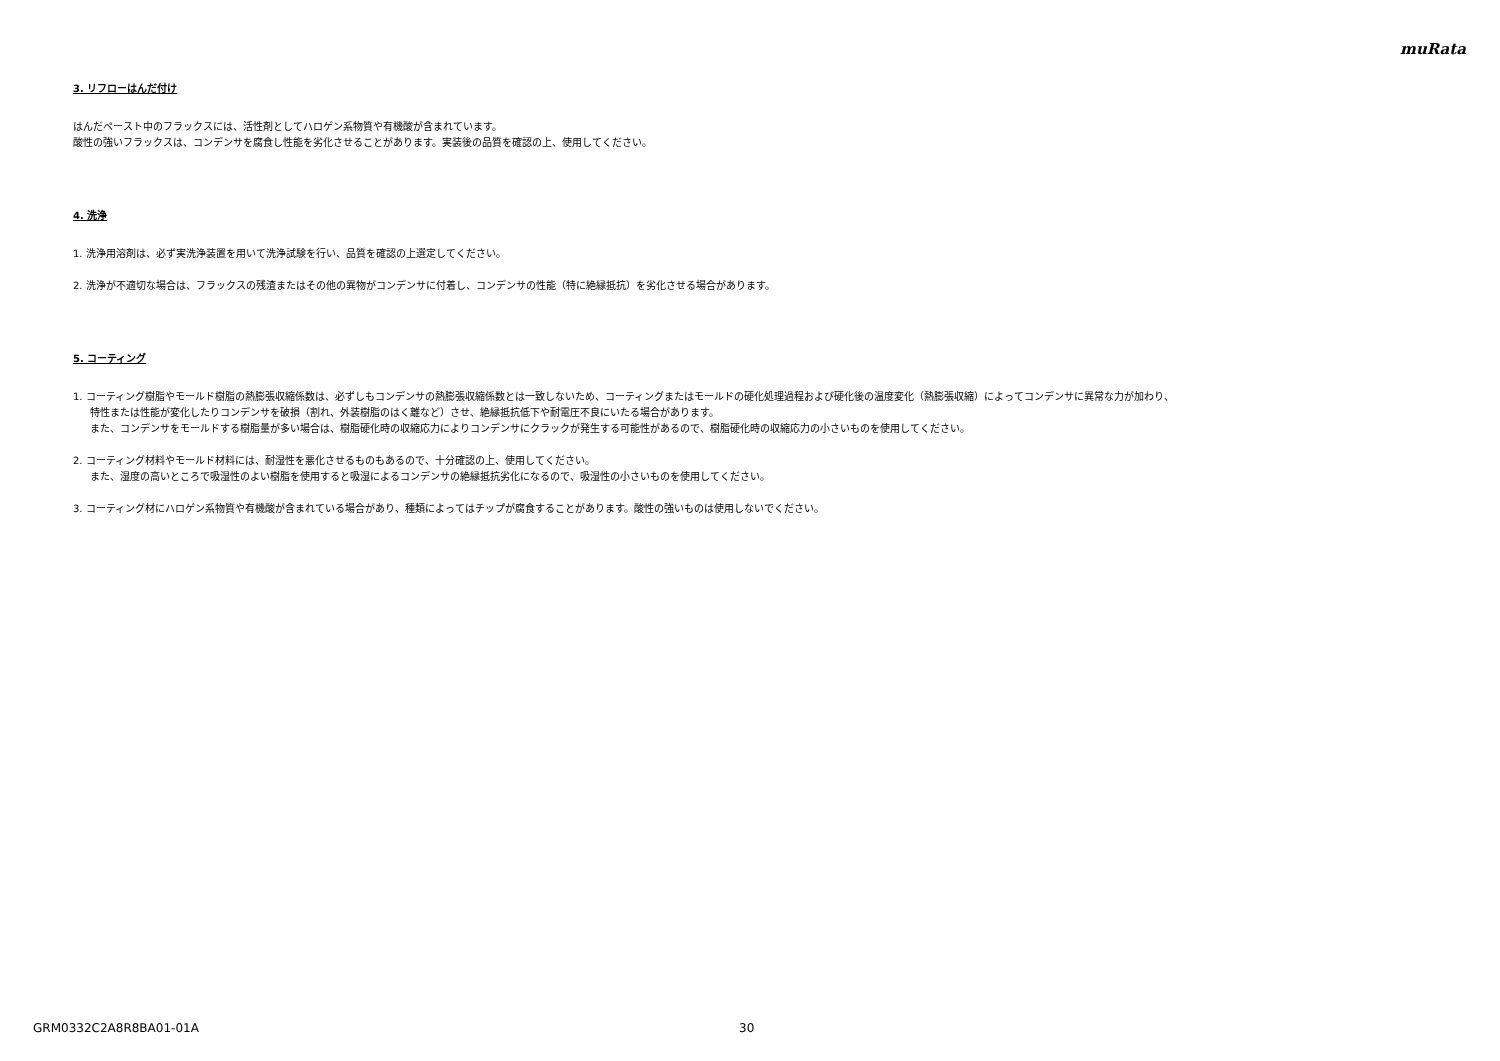muRata
3. リフローはんだ付け
はんだペースト中のフラックスには、活性剤としてハロゲン系物質や有機酸が含まれています。
酸性の強いフラックスは、コンデンサを腐食し性能を劣化させることがあります。実装後の品質を確認の上、使用してください。
4. 洗浄
1. 洗浄用溶剤は、必ず実洗浄装置を用いて洗浄試験を行い、品質を確認の上選定してください。
2. 洗浄が不適切な場合は、フラックスの残渣またはその他の異物がコンデンサに付着し、コンデンサの性能（特に絶縁抵抗）を劣化させる場合があります。
5. コーティング
1. コーティング樹脂やモールド樹脂の熱膨張収縮係数は、必ずしもコンデンサの熱膨張収縮係数とは一致しないため、コーティングまたはモールドの硬化処理過程および硬化後の温度変化（熱膨張収縮）によってコンデンサに異常な力が加わり、
特性または性能が変化したりコンデンサを破損（割れ、外装樹脂のはく離など）させ、絶縁抵抗低下や耐電圧不良にいたる場合があります。
また、コンデンサをモールドする樹脂量が多い場合は、樹脂硬化時の収縮応力によりコンデンサにクラックが発生する可能性があるので、樹脂硬化時の収縮応力の小さいものを使用してください。
2. コーティング材料やモールド材料には、耐湿性を悪化させるものもあるので、十分確認の上、使用してください。
また、湿度の高いところで吸湿性のよい樹脂を使用すると吸湿によるコンデンサの絶縁抵抗劣化になるので、吸湿性の小さいものを使用してください。
3. コーティング材にハロゲン系物質や有機酸が含まれている場合があり、種類によってはチップが腐食することがあります。酸性の強いものは使用しないでください。
GRM0332C2A8R8BA01-01A 30